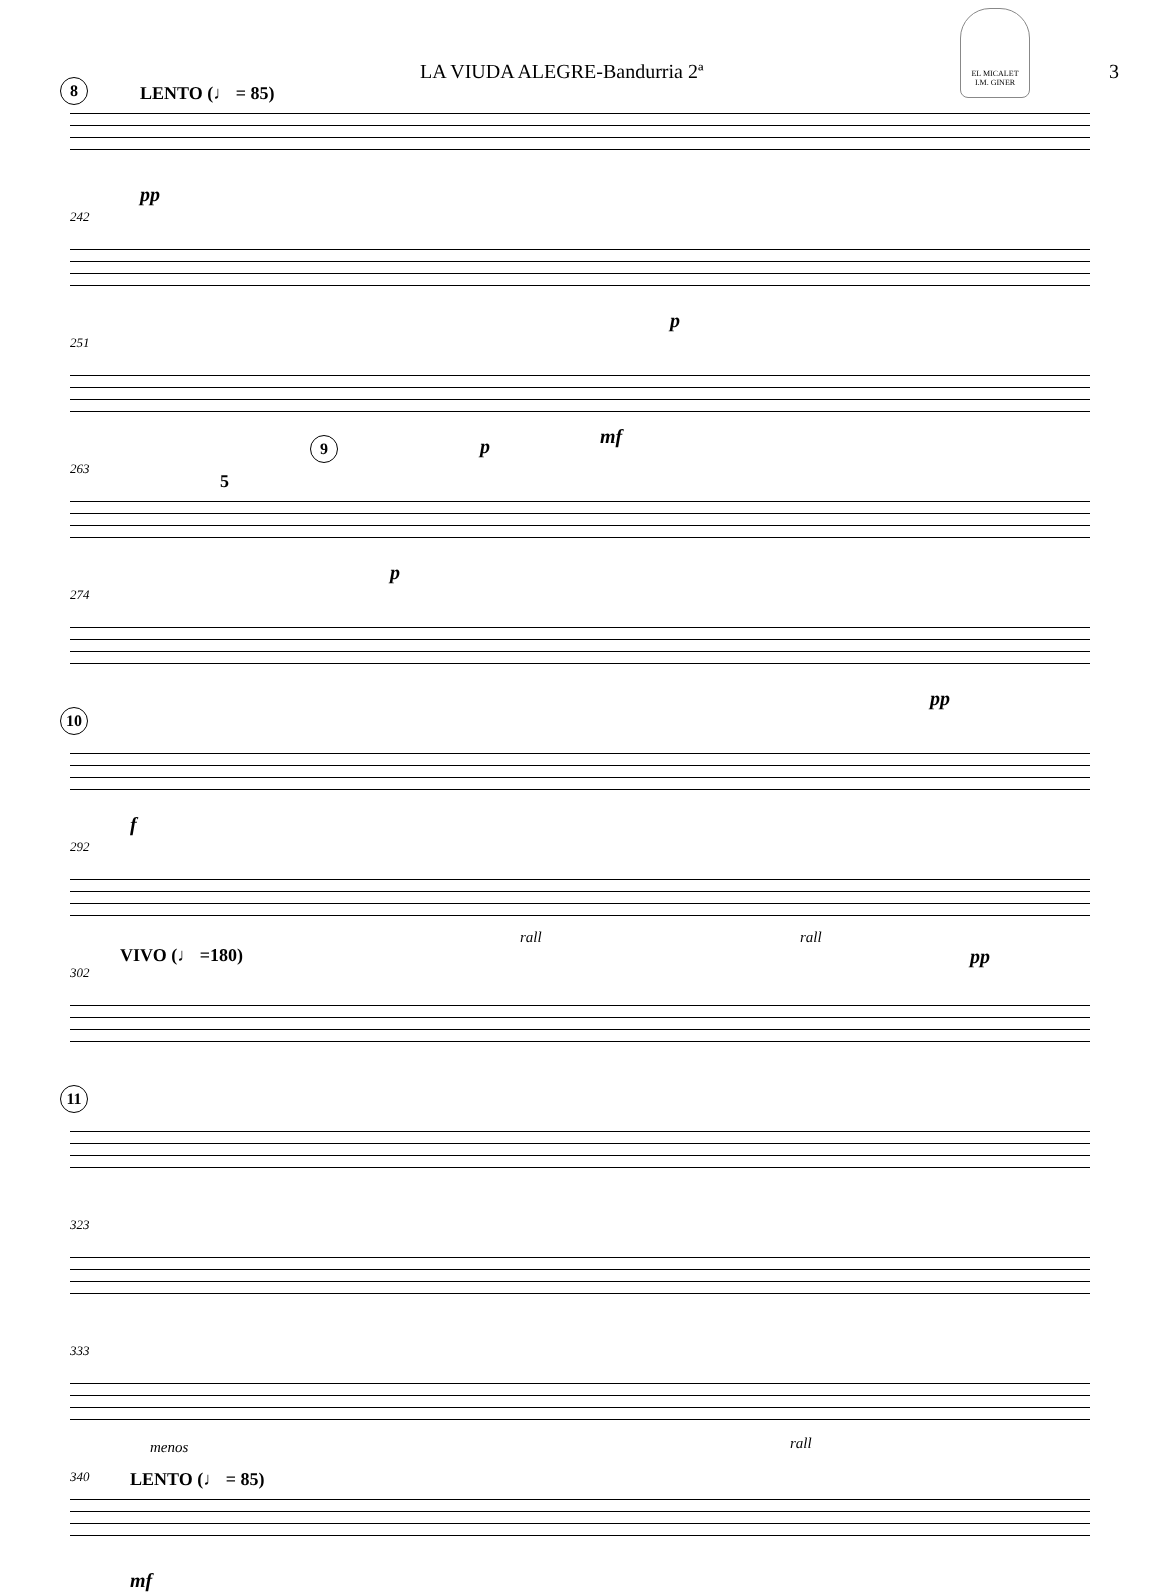LA VIUDA ALEGRE-Bandurria 2ª 3
EL MICALET
I.M. GINER
8 LENTO (♩ = 85)
pp
242
p
251
9 p mf
263
5
p
274
pp
10
f
292
rall rall
VIVO (♩ =180) pp
302
11
323
333
menos rall
340 LENTO (♩ = 85)
mf